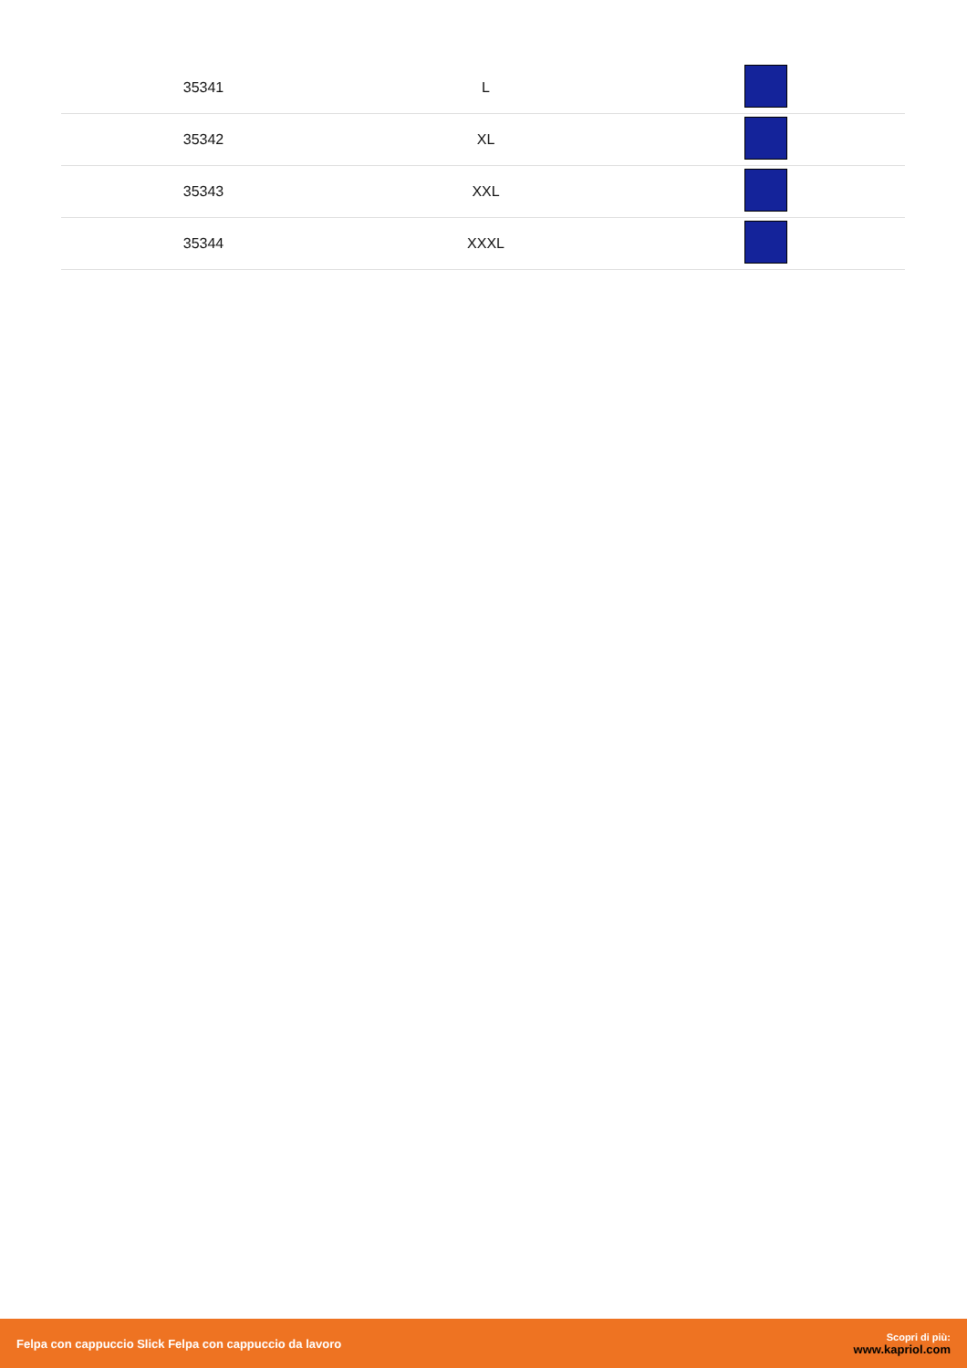| 35341 | L | |
| 35342 | XL | |
| 35343 | XXL | |
| 35344 | XXXL | |
Felpa con cappuccio Slick Felpa con cappuccio da lavoro
Scopri di più:
www.kapriol.com